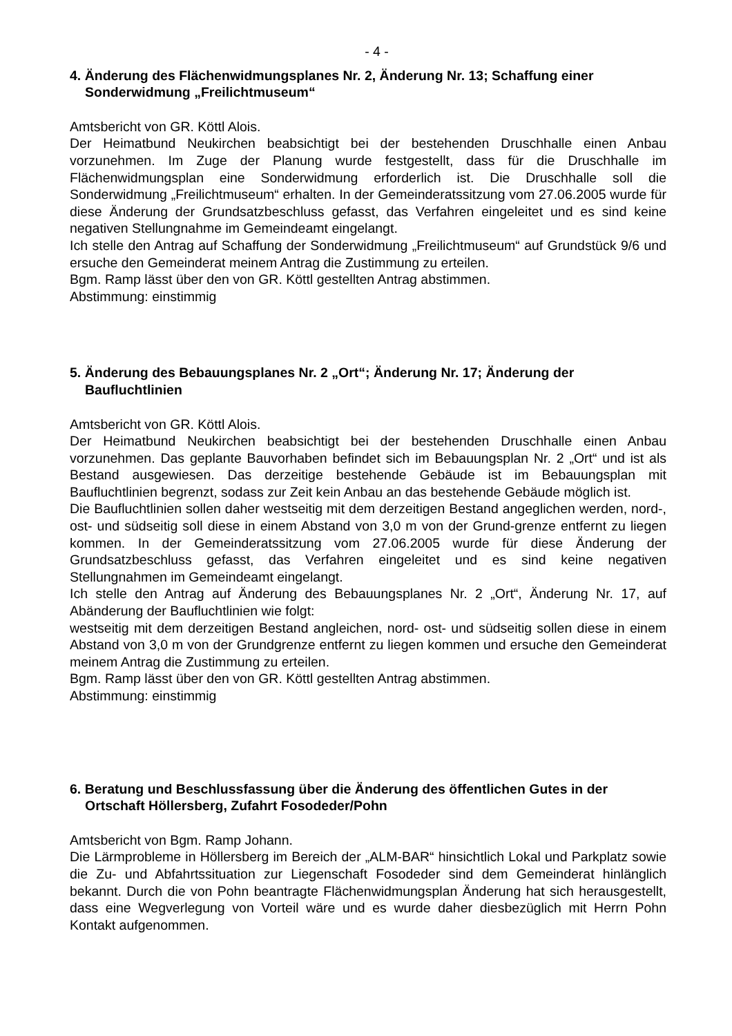- 4 -
4. Änderung des Flächenwidmungsplanes Nr. 2, Änderung Nr. 13; Schaffung einer Sonderwidmung „Freilichtmuseum“
Amtsbericht von GR. Köttl Alois.
Der Heimatbund Neukirchen beabsichtigt bei der bestehenden Druschhalle einen Anbau vorzunehmen. Im Zuge der Planung wurde festgestellt, dass für die Druschhalle im Flächenwidmungsplan eine Sonderwidmung erforderlich ist. Die Druschhalle soll die Sonderwidmung „Freilichtmuseum“ erhalten. In der Gemeinderatssitzung vom 27.06.2005 wurde für diese Änderung der Grundsatzbeschluss gefasst, das Verfahren eingeleitet und es sind keine negativen Stellungnahme im Gemeindeamt eingelangt.
Ich stelle den Antrag auf Schaffung der Sonderwidmung „Freilichtmuseum“ auf Grundstück 9/6 und ersuche den Gemeinderat meinem Antrag die Zustimmung zu erteilen.
Bgm. Ramp lässt über den von GR. Köttl gestellten Antrag abstimmen.
Abstimmung: einstimmig
5. Änderung des Bebauungsplanes Nr. 2 „Ort“; Änderung Nr. 17; Änderung der Baufluchtlinien
Amtsbericht von GR. Köttl Alois.
Der Heimatbund Neukirchen beabsichtigt bei der bestehenden Druschhalle einen Anbau vorzunehmen. Das geplante Bauvorhaben befindet sich im Bebauungsplan Nr. 2 „Ort“ und ist als Bestand ausgewiesen. Das derzeitige bestehende Gebäude ist im Bebauungsplan mit Baufluchtlinien begrenzt, sodass zur Zeit kein Anbau an das bestehende Gebäude möglich ist.
Die Baufluchtlinien sollen daher westseitig mit dem derzeitigen Bestand angeglichen werden, nord-, ost- und südseitig soll diese in einem Abstand von 3,0 m von der Grund-grenze entfernt zu liegen kommen. In der Gemeinderatssitzung vom 27.06.2005 wurde für diese Änderung der Grundsatzbeschluss gefasst, das Verfahren eingeleitet und es sind keine negativen Stellungnahmen im Gemeindeamt eingelangt.
Ich stelle den Antrag auf Änderung des Bebauungsplanes Nr. 2 „Ort“, Änderung Nr. 17, auf Abänderung der Baufluchtlinien wie folgt:
westseitig mit dem derzeitigen Bestand angleichen, nord- ost- und südseitig sollen diese in einem Abstand von 3,0 m von der Grundgrenze entfernt zu liegen kommen und ersuche den Gemeinderat meinem Antrag die Zustimmung zu erteilen.
Bgm. Ramp lässt über den von GR. Köttl gestellten Antrag abstimmen.
Abstimmung: einstimmig
6. Beratung und Beschlussfassung über die Änderung des öffentlichen Gutes in der Ortschaft Höllersberg, Zufahrt Fosodeder/Pohn
Amtsbericht von Bgm. Ramp Johann.
Die Lärmprobleme in Höllersberg im Bereich der „ALM-BAR“ hinsichtlich Lokal und Parkplatz sowie die Zu- und Abfahrtssituation zur Liegenschaft Fosodeder sind dem Gemeinderat hinlänglich bekannt. Durch die von Pohn beantragte Flächenwidmungsplan Änderung hat sich herausgestellt, dass eine Wegverlegung von Vorteil wäre und es wurde daher diesbezüglich mit Herrn Pohn Kontakt aufgenommen.